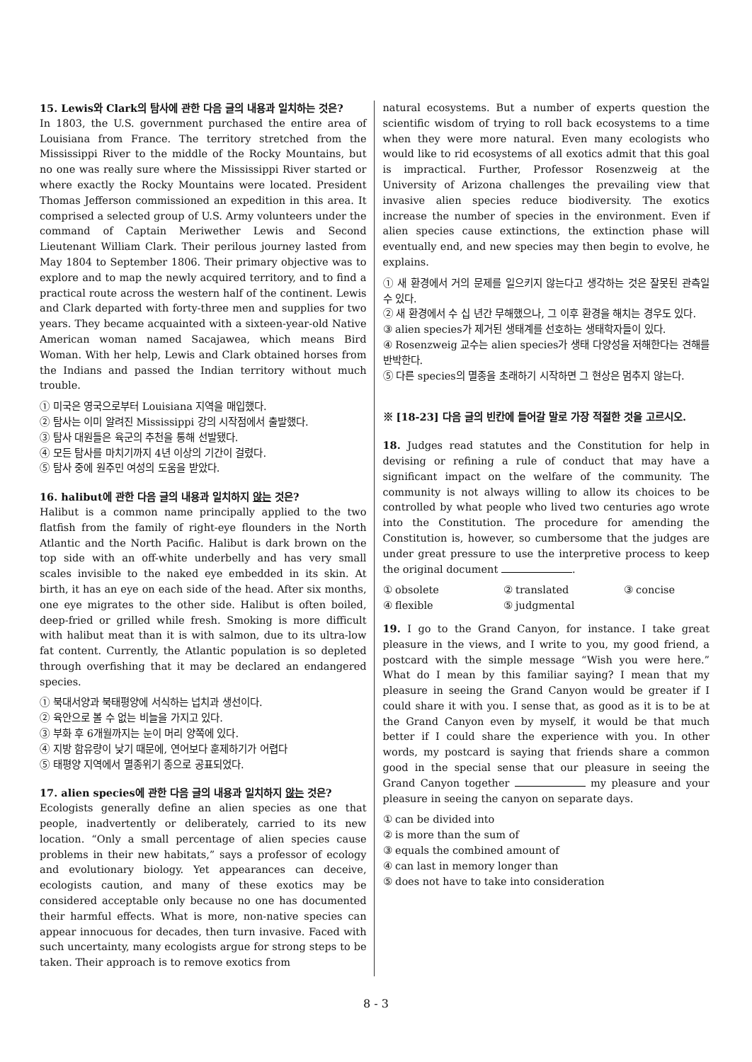15. Lewis와 Clark의 탐사에 관한 다음 글의 내용과 일치하는 것은?
In 1803, the U.S. government purchased the entire area of Louisiana from France. The territory stretched from the Mississippi River to the middle of the Rocky Mountains, but no one was really sure where the Mississippi River started or where exactly the Rocky Mountains were located. President Thomas Jefferson commissioned an expedition in this area. It comprised a selected group of U.S. Army volunteers under the command of Captain Meriwether Lewis and Second Lieutenant William Clark. Their perilous journey lasted from May 1804 to September 1806. Their primary objective was to explore and to map the newly acquired territory, and to find a practical route across the western half of the continent. Lewis and Clark departed with forty-three men and supplies for two years. They became acquainted with a sixteen-year-old Native American woman named Sacajawea, which means Bird Woman. With her help, Lewis and Clark obtained horses from the Indians and passed the Indian territory without much trouble.
① 미국은 영국으로부터 Louisiana 지역을 매입했다.
② 탐사는 이미 알려진 Mississippi 강의 시작점에서 출발했다.
③ 탐사 대원들은 육군의 추천을 통해 선발됐다.
④ 모든 탐사를 마치기까지 4년 이상의 기간이 걸렸다.
⑤ 탐사 중에 원주민 여성의 도움을 받았다.
16. halibut에 관한 다음 글의 내용과 일치하지 않는 것은?
Halibut is a common name principally applied to the two flatfish from the family of right-eye flounders in the North Atlantic and the North Pacific. Halibut is dark brown on the top side with an off-white underbelly and has very small scales invisible to the naked eye embedded in its skin. At birth, it has an eye on each side of the head. After six months, one eye migrates to the other side. Halibut is often boiled, deep-fried or grilled while fresh. Smoking is more difficult with halibut meat than it is with salmon, due to its ultra-low fat content. Currently, the Atlantic population is so depleted through overfishing that it may be declared an endangered species.
① 북대서양과 북태평양에 서식하는 넙치과 생선이다.
② 육안으로 볼 수 없는 비늘을 가지고 있다.
③ 부화 후 6개월까지는 눈이 머리 양쪽에 있다.
④ 지방 함유량이 낮기 때문에, 연어보다 훈제하기가 어렵다
⑤ 태평양 지역에서 멸종위기 종으로 공표되었다.
17. alien species에 관한 다음 글의 내용과 일치하지 않는 것은?
Ecologists generally define an alien species as one that people, inadvertently or deliberately, carried to its new location. “Only a small percentage of alien species cause problems in their new habitats,” says a professor of ecology and evolutionary biology. Yet appearances can deceive, ecologists caution, and many of these exotics may be considered acceptable only because no one has documented their harmful effects. What is more, non-native species can appear innocuous for decades, then turn invasive. Faced with such uncertainty, many ecologists argue for strong steps to be taken. Their approach is to remove exotics from
natural ecosystems. But a number of experts question the scientific wisdom of trying to roll back ecosystems to a time when they were more natural. Even many ecologists who would like to rid ecosystems of all exotics admit that this goal is impractical. Further, Professor Rosenzweig at the University of Arizona challenges the prevailing view that invasive alien species reduce biodiversity. The exotics increase the number of species in the environment. Even if alien species cause extinctions, the extinction phase will eventually end, and new species may then begin to evolve, he explains.
① 새 환경에서 거의 문제를 일으키지 않는다고 생각하는 것은 잘못된 관측일 수 있다.
② 새 환경에서 수 십 년간 무해했으나, 그 이후 환경을 해치는 경우도 있다.
③ alien species가 제거된 생태계를 선호하는 생태학자들이 있다.
④ Rosenzweig 교수는 alien species가 생태 다양성을 저해한다는 견해를 반박한다.
⑤ 다른 species의 멸종을 초래하기 시작하면 그 현상은 멈추지 않는다.
※ [18-23] 다음 글의 빈칸에 들어갈 말로 가장 적절한 것을 고르시오.
18. Judges read statutes and the Constitution for help in devising or refining a rule of conduct that may have a significant impact on the welfare of the community. The community is not always willing to allow its choices to be controlled by what people who lived two centuries ago wrote into the Constitution. The procedure for amending the Constitution is, however, so cumbersome that the judges are under great pressure to use the interpretive process to keep the original document .
① obsolete ② translated ③ concise ④ flexible ⑤ judgmental
19. I go to the Grand Canyon, for instance. I take great pleasure in the views, and I write to you, my good friend, a postcard with the simple message “Wish you were here.” What do I mean by this familiar saying? I mean that my pleasure in seeing the Grand Canyon would be greater if I could share it with you. I sense that, as good as it is to be at the Grand Canyon even by myself, it would be that much better if I could share the experience with you. In other words, my postcard is saying that friends share a common good in the special sense that our pleasure in seeing the Grand Canyon together my pleasure and your pleasure in seeing the canyon on separate days.
① can be divided into
② is more than the sum of
③ equals the combined amount of
④ can last in memory longer than
⑤ does not have to take into consideration
8 - 3